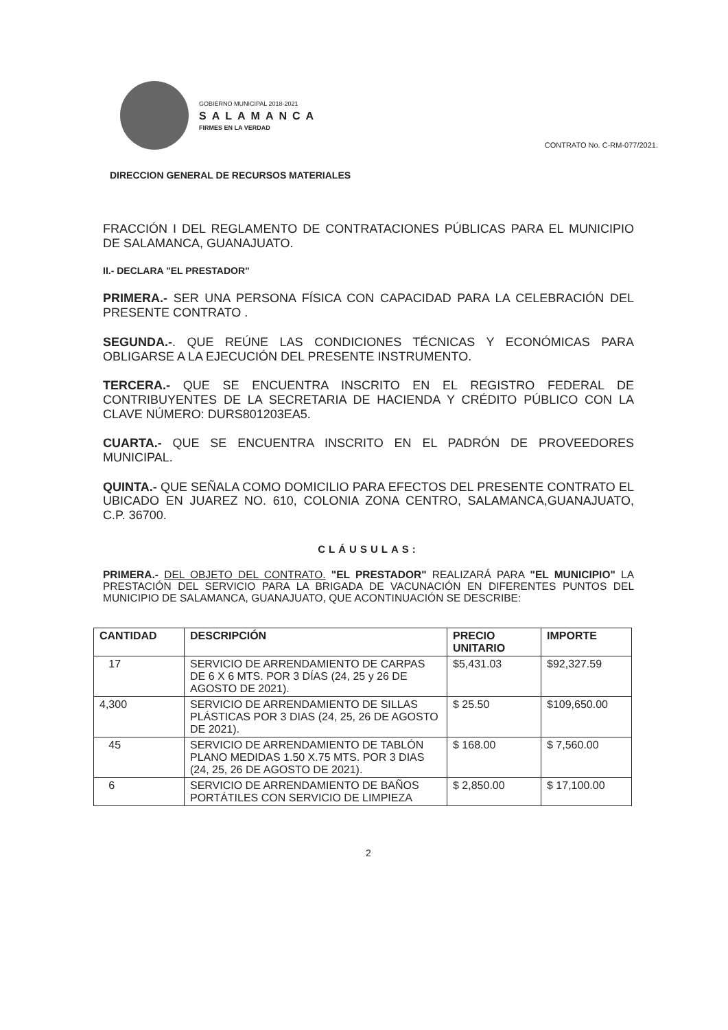GOBIERNO MUNICIPAL 2018-2021
SALAMANCA
FIRMES EN LA VERDAD
CONTRATO No. C-RM-077/2021.
DIRECCION GENERAL DE RECURSOS MATERIALES
FRACCIÓN I DEL REGLAMENTO DE CONTRATACIONES PÚBLICAS PARA EL MUNICIPIO DE SALAMANCA, GUANAJUATO.
II.- DECLARA "EL PRESTADOR"
PRIMERA.- SER UNA PERSONA FÍSICA CON CAPACIDAD PARA LA CELEBRACIÓN DEL PRESENTE CONTRATO .
SEGUNDA.-. QUE REÚNE LAS CONDICIONES TÉCNICAS Y ECONÓMICAS PARA OBLIGARSE A LA EJECUCIÓN DEL PRESENTE INSTRUMENTO.
TERCERA.- QUE SE ENCUENTRA INSCRITO EN EL REGISTRO FEDERAL DE CONTRIBUYENTES DE LA SECRETARIA DE HACIENDA Y CRÉDITO PÚBLICO CON LA CLAVE NÚMERO: DURS801203EA5.
CUARTA.- QUE SE ENCUENTRA INSCRITO EN EL PADRÓN DE PROVEEDORES MUNICIPAL.
QUINTA.- QUE SEÑALA COMO DOMICILIO PARA EFECTOS DEL PRESENTE CONTRATO EL UBICADO EN JUAREZ NO. 610, COLONIA ZONA CENTRO, SALAMANCA,GUANAJUATO, C.P. 36700.
CLÁUSULAS:
PRIMERA.- DEL OBJETO DEL CONTRATO. "EL PRESTADOR" REALIZARÁ PARA "EL MUNICIPIO" LA PRESTACIÓN DEL SERVICIO PARA LA BRIGADA DE VACUNACIÓN EN DIFERENTES PUNTOS DEL MUNICIPIO DE SALAMANCA, GUANAJUATO, QUE ACONTINUACIÓN SE DESCRIBE:
| CANTIDAD | DESCRIPCIÓN | PRECIO UNITARIO | IMPORTE |
| --- | --- | --- | --- |
| 17 | SERVICIO DE ARRENDAMIENTO DE CARPAS DE 6 X 6 MTS. POR 3 DÍAS (24, 25 y 26 DE AGOSTO DE 2021). | $5,431.03 | $92,327.59 |
| 4,300 | SERVICIO DE ARRENDAMIENTO DE SILLAS PLÁSTICAS POR 3 DIAS (24, 25, 26 DE AGOSTO DE 2021). | $ 25.50 | $109,650.00 |
| 45 | SERVICIO DE ARRENDAMIENTO DE TABLÓN PLANO MEDIDAS 1.50 X.75 MTS. POR 3 DIAS (24, 25, 26 DE AGOSTO DE 2021). | $ 168.00 | $ 7,560.00 |
| 6 | SERVICIO DE ARRENDAMIENTO DE BAÑOS PORTÁTILES CON SERVICIO DE LIMPIEZA | $ 2,850.00 | $ 17,100.00 |
2